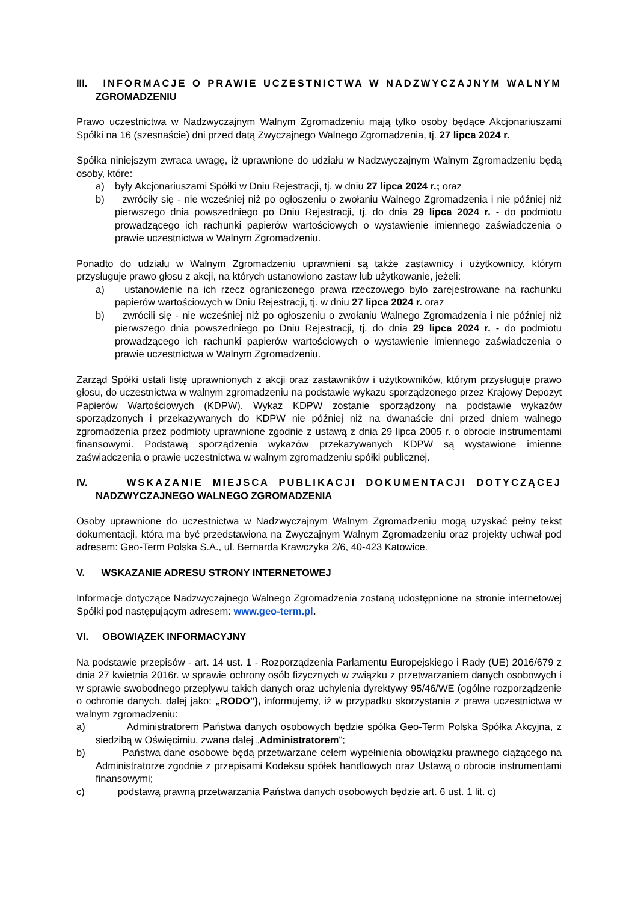III. INFORMACJE O PRAWIE UCZESTNICTWA W NADZWYCZAJNYM WALNYM ZGROMADZENIU
Prawo uczestnictwa w Nadzwyczajnym Walnym Zgromadzeniu mają tylko osoby będące Akcjonariuszami Spółki na 16 (szesnaście) dni przed datą Zwyczajnego Walnego Zgromadzenia, tj. 27 lipca 2024 r.
Spółka niniejszym zwraca uwagę, iż uprawnione do udziału w Nadzwyczajnym Walnym Zgromadzeniu będą osoby, które:
a) były Akcjonariuszami Spółki w Dniu Rejestracji, tj. w dniu 27 lipca 2024 r.; oraz
b) zwróciły się - nie wcześniej niż po ogłoszeniu o zwołaniu Walnego Zgromadzenia i nie później niż pierwszego dnia powszedniego po Dniu Rejestracji, tj. do dnia 29 lipca 2024 r. - do podmiotu prowadzącego ich rachunki papierów wartościowych o wystawienie imiennego zaświadczenia o prawie uczestnictwa w Walnym Zgromadzeniu.
Ponadto do udziału w Walnym Zgromadzeniu uprawnieni są także zastawnicy i użytkownicy, którym przysługuje prawo głosu z akcji, na których ustanowiono zastaw lub użytkowanie, jeżeli:
a) ustanowienie na ich rzecz ograniczonego prawa rzeczowego było zarejestrowane na rachunku papierów wartościowych w Dniu Rejestracji, tj. w dniu 27 lipca 2024 r. oraz
b) zwrócili się - nie wcześniej niż po ogłoszeniu o zwołaniu Walnego Zgromadzenia i nie później niż pierwszego dnia powszedniego po Dniu Rejestracji, tj. do dnia 29 lipca 2024 r. - do podmiotu prowadzącego ich rachunki papierów wartościowych o wystawienie imiennego zaświadczenia o prawie uczestnictwa w Walnym Zgromadzeniu.
Zarząd Spółki ustali listę uprawnionych z akcji oraz zastawników i użytkowników, którym przysługuje prawo głosu, do uczestnictwa w walnym zgromadzeniu na podstawie wykazu sporządzonego przez Krajowy Depozyt Papierów Wartościowych (KDPW). Wykaz KDPW zostanie sporządzony na podstawie wykazów sporządzonych i przekazywanych do KDPW nie później niż na dwanaście dni przed dniem walnego zgromadzenia przez podmioty uprawnione zgodnie z ustawą z dnia 29 lipca 2005 r. o obrocie instrumentami finansowymi. Podstawą sporządzenia wykazów przekazywanych KDPW są wystawione imienne zaświadczenia o prawie uczestnictwa w walnym zgromadzeniu spółki publicznej.
IV. WSKAZANIE MIEJSCA PUBLIKACJI DOKUMENTACJI DOTYCZĄCEJ NADZWYCZAJNEGO WALNEGO ZGROMADZENIA
Osoby uprawnione do uczestnictwa w Nadzwyczajnym Walnym Zgromadzeniu mogą uzyskać pełny tekst dokumentacji, która ma być przedstawiona na Zwyczajnym Walnym Zgromadzeniu oraz projekty uchwał pod adresem: Geo-Term Polska S.A., ul. Bernarda Krawczyka 2/6, 40-423 Katowice.
V. WSKAZANIE ADRESU STRONY INTERNETOWEJ
Informacje dotyczące Nadzwyczajnego Walnego Zgromadzenia zostaną udostępnione na stronie internetowej Spółki pod następującym adresem: www.geo-term.pl.
VI. OBOWIĄZEK INFORMACYJNY
Na podstawie przepisów - art. 14 ust. 1 - Rozporządzenia Parlamentu Europejskiego i Rady (UE) 2016/679 z dnia 27 kwietnia 2016r. w sprawie ochrony osób fizycznych w związku z przetwarzaniem danych osobowych i w sprawie swobodnego przepływu takich danych oraz uchylenia dyrektywy 95/46/WE (ogólne rozporządzenie o ochronie danych, dalej jako: „RODO"), informujemy, iż w przypadku skorzystania z prawa uczestnictwa w walnym zgromadzeniu:
a) Administratorem Państwa danych osobowych będzie spółka Geo-Term Polska Spółka Akcyjna, z siedzibą w Oświęcimiu, zwana dalej „Administratorem";
b) Państwa dane osobowe będą przetwarzane celem wypełnienia obowiązku prawnego ciążącego na Administratorze zgodnie z przepisami Kodeksu spółek handlowych oraz Ustawą o obrocie instrumentami finansowymi;
c) podstawą prawną przetwarzania Państwa danych osobowych będzie art. 6 ust. 1 lit. c)